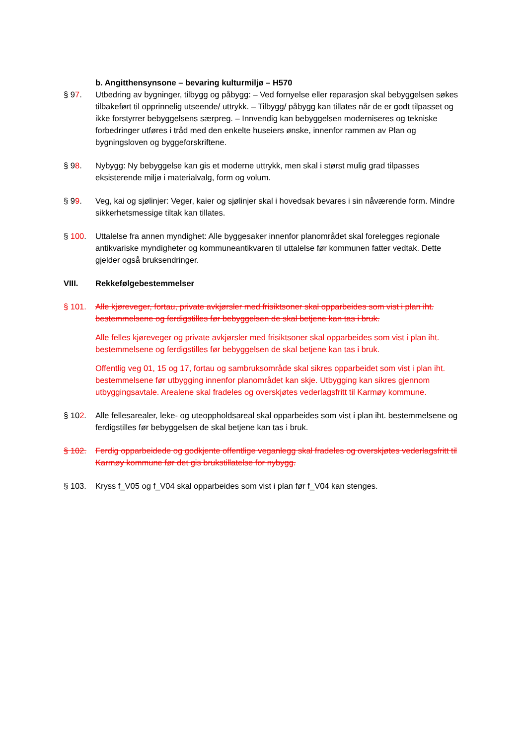b. Angitthensynsone – bevaring kulturmiljø – H570
§ 97. Utbedring av bygninger, tilbygg og påbygg: – Ved fornyelse eller reparasjon skal bebyggelsen søkes tilbakeført til opprinnelig utseende/ uttrykk. – Tilbygg/ påbygg kan tillates når de er godt tilpasset og ikke forstyrrer bebyggelsens særpreg. – Innvendig kan bebyggelsen moderniseres og tekniske forbedringer utføres i tråd med den enkelte huseiers ønske, innenfor rammen av Plan og bygningsloven og byggeforskriftene.
§ 98. Nybygg: Ny bebyggelse kan gis et moderne uttrykk, men skal i størst mulig grad tilpasses eksisterende miljø i materialvalg, form og volum.
§ 99. Veg, kai og sjølinjer: Veger, kaier og sjølinjer skal i hovedsak bevares i sin nåværende form. Mindre sikkerhetsmessige tiltak kan tillates.
§ 100. Uttalelse fra annen myndighet: Alle byggesaker innenfor planområdet skal forelegges regionale antikvariske myndigheter og kommuneantikvaren til uttalelse før kommunen fatter vedtak. Dette gjelder også bruksendringer.
VIII. Rekkefølgebestemmelser
§ 101. Alle kjøreveger, fortau, private avkjørsler med frisiktsoner skal opparbeides som vist i plan iht. bestemmelsene og ferdigstilles før bebyggelsen de skal betjene kan tas i bruk.
Alle felles kjøreveger og private avkjørsler med frisiktsoner skal opparbeides som vist i plan iht. bestemmelsene og ferdigstilles før bebyggelsen de skal betjene kan tas i bruk.
Offentlig veg 01, 15 og 17, fortau og sambruksområde skal sikres opparbeidet som vist i plan iht. bestemmelsene før utbygging innenfor planområdet kan skje. Utbygging kan sikres gjennom utbyggingsavtale. Arealene skal fradeles og overskjøtes vederlagsfritt til Karmøy kommune.
§ 102. Alle fellesarealer, leke- og uteoppholdsareal skal opparbeides som vist i plan iht. bestemmelsene og ferdigstilles før bebyggelsen de skal betjene kan tas i bruk.
§ 102. Ferdig opparbeidede og godkjente offentlige veganlegg skal fradeles og overskjøtes vederlagsfritt til Karmøy kommune før det gis brukstillatelse for nybygg.
§ 103. Kryss f_V05 og f_V04 skal opparbeides som vist i plan før f_V04 kan stenges.